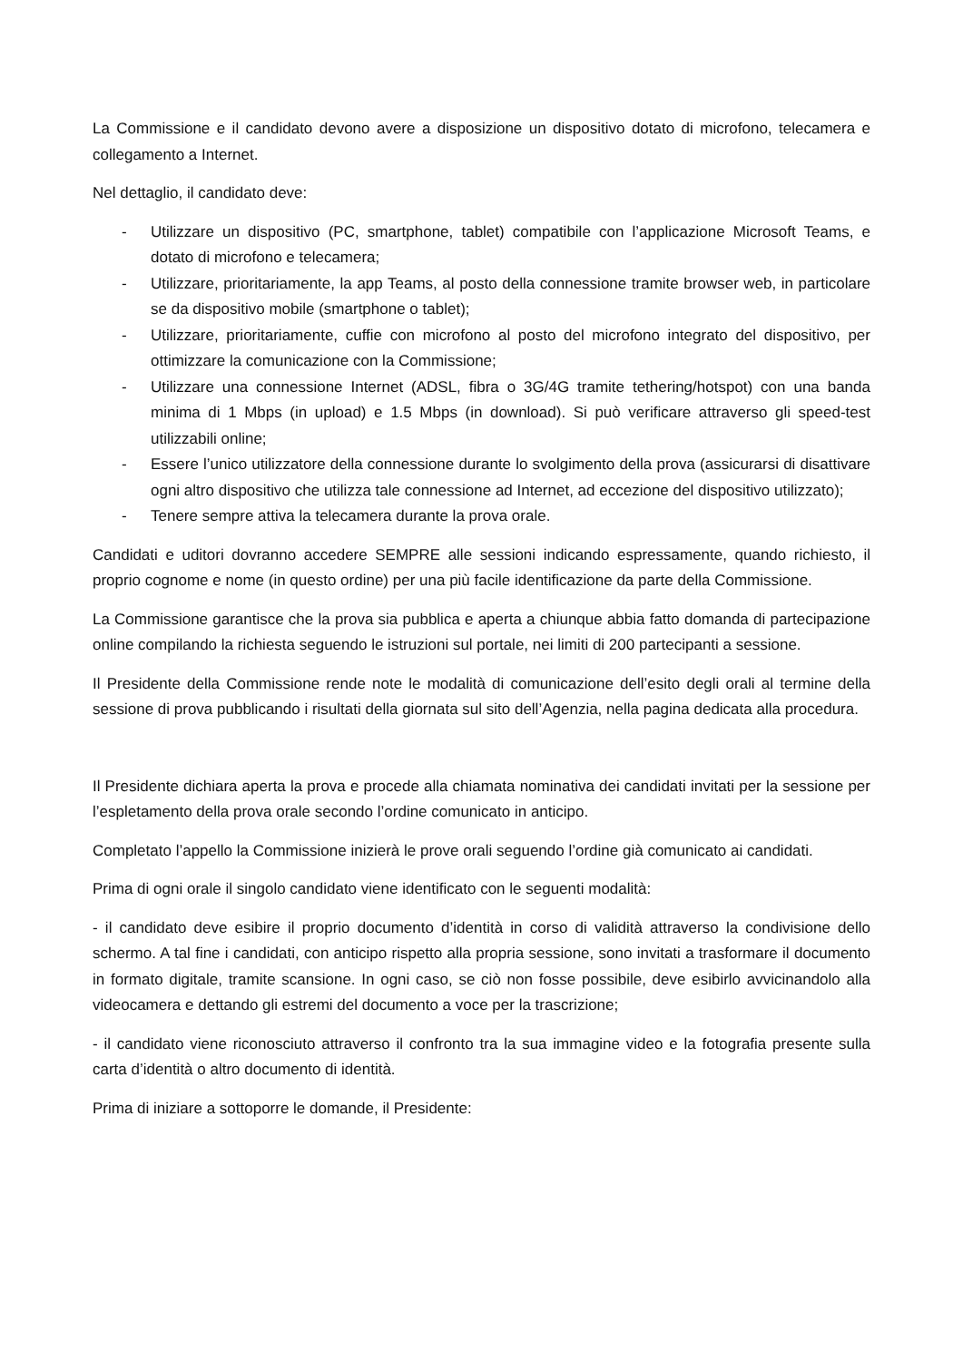La Commissione e il candidato devono avere a disposizione un dispositivo dotato di microfono, telecamera e collegamento a Internet.
Nel dettaglio, il candidato deve:
- Utilizzare un dispositivo (PC, smartphone, tablet) compatibile con l’applicazione Microsoft Teams, e dotato di microfono e telecamera;
- Utilizzare, prioritariamente, la app Teams, al posto della connessione tramite browser web, in particolare se da dispositivo mobile (smartphone o tablet);
- Utilizzare, prioritariamente, cuffie con microfono al posto del microfono integrato del dispositivo, per ottimizzare la comunicazione con la Commissione;
- Utilizzare una connessione Internet (ADSL, fibra o 3G/4G tramite tethering/hotspot) con una banda minima di 1 Mbps (in upload) e 1.5 Mbps (in download). Si può verificare attraverso gli speed-test utilizzabili online;
- Essere l’unico utilizzatore della connessione durante lo svolgimento della prova (assicurarsi di disattivare ogni altro dispositivo che utilizza tale connessione ad Internet, ad eccezione del dispositivo utilizzato);
- Tenere sempre attiva la telecamera durante la prova orale.
Candidati e uditori dovranno accedere SEMPRE alle sessioni indicando espressamente, quando richiesto, il proprio cognome e nome (in questo ordine) per una più facile identificazione da parte della Commissione.
La Commissione garantisce che la prova sia pubblica e aperta a chiunque abbia fatto domanda di partecipazione online compilando la richiesta seguendo le istruzioni sul portale, nei limiti di 200 partecipanti a sessione.
Il Presidente della Commissione rende note le modalità di comunicazione dell’esito degli orali al termine della sessione di prova pubblicando i risultati della giornata sul sito dell’Agenzia, nella pagina dedicata alla procedura.
Il Presidente dichiara aperta la prova e procede alla chiamata nominativa dei candidati invitati per la sessione per l’espletamento della prova orale secondo l’ordine comunicato in anticipo.
Completato l’appello la Commissione inizierà le prove orali seguendo l’ordine già comunicato ai candidati.
Prima di ogni orale il singolo candidato viene identificato con le seguenti modalità:
- il candidato deve esibire il proprio documento d’identità in corso di validità attraverso la condivisione dello schermo. A tal fine i candidati, con anticipo rispetto alla propria sessione, sono invitati a trasformare il documento in formato digitale, tramite scansione. In ogni caso, se ciò non fosse possibile, deve esibirlo avvicinandolo alla videocamera e dettando gli estremi del documento a voce per la trascrizione;
- il candidato viene riconosciuto attraverso il confronto tra la sua immagine video e la fotografia presente sulla carta d’identità o altro documento di identità.
Prima di iniziare a sottoporre le domande, il Presidente: